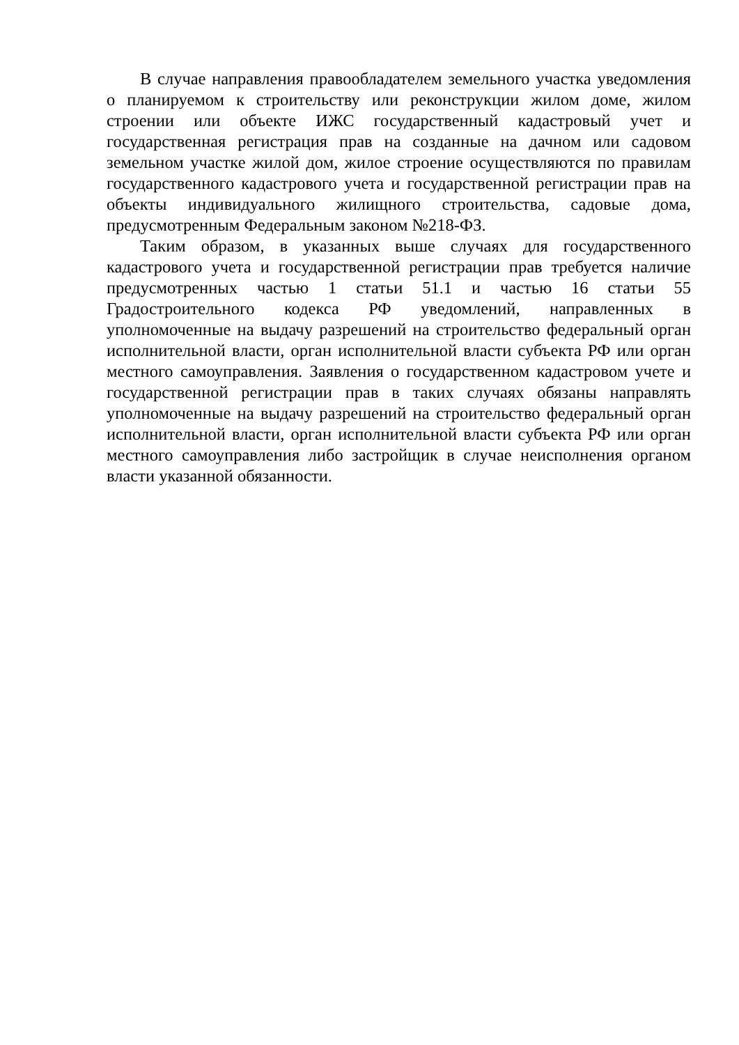В случае направления правообладателем земельного участка уведомления о планируемом к строительству или реконструкции жилом доме, жилом строении или объекте ИЖС государственный кадастровый учет и государственная регистрация прав на созданные на дачном или садовом земельном участке жилой дом, жилое строение осуществляются по правилам государственного кадастрового учета и государственной регистрации прав на объекты индивидуального жилищного строительства, садовые дома, предусмотренным Федеральным законом №218-ФЗ.
Таким образом, в указанных выше случаях для государственного кадастрового учета и государственной регистрации прав требуется наличие предусмотренных частью 1 статьи 51.1 и частью 16 статьи 55 Градостроительного кодекса РФ уведомлений, направленных в уполномоченные на выдачу разрешений на строительство федеральный орган исполнительной власти, орган исполнительной власти субъекта РФ или орган местного самоуправления. Заявления о государственном кадастровом учете и государственной регистрации прав в таких случаях обязаны направлять уполномоченные на выдачу разрешений на строительство федеральный орган исполнительной власти, орган исполнительной власти субъекта РФ или орган местного самоуправления либо застройщик в случае неисполнения органом власти указанной обязанности.